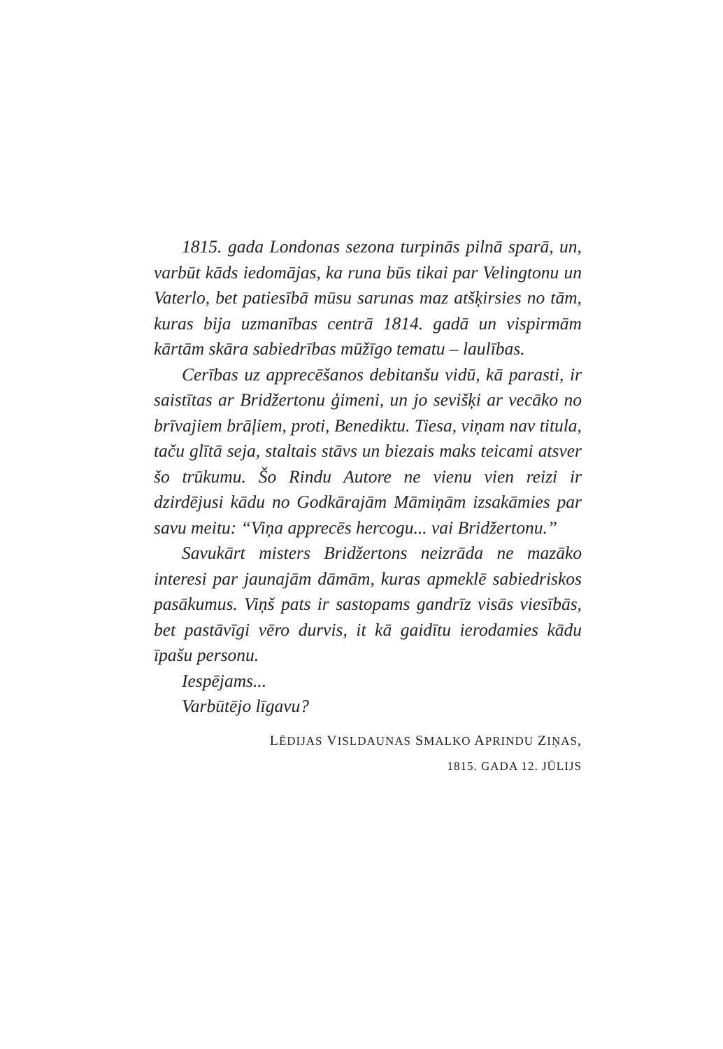1815. gada Londonas sezona turpinās pilnā sparā, un, varbūt kāds iedomājas, ka runa būs tikai par Velingtonu un Vaterlo, bet patiesībā mūsu sarunas maz atšķirsies no tām, kuras bija uzmanības centrā 1814. gadā un vispirmām kārtām skāra sabiedrības mūžīgo tematu – laulības.
Cerības uz apprecēšanos debitanšu vidū, kā parasti, ir saistītas ar Bridžertonu ģimeni, un jo sevišķi ar vecāko no brīvajiem brāļiem, proti, Benediktu. Tiesa, viņam nav titula, taču glītā seja, staltais stāvs un biezais maks teicami atsver šo trūkumu. Šo Rindu Autore ne vienu vien reizi ir dzirdējusi kādu no Godkārajām Māmiņām izsakāmies par savu meitu: “Viņa apprecēs hercogu... vai Bridžertonu.”
Savukārt misters Bridžertons neizrāda ne mazāko interesi par jaunajām dāmām, kuras apmeklē sabiedriskos pasākumus. Viņš pats ir sastopams gandrīz visās viesībās, bet pastāvīgi vēro durvis, it kā gaidītu ierodamies kādu īpašu personu.
Iespējams...
Varbūtējo līgavu?
LĒDIJAS VISLDAUNAS SMALKO APRINDU ZIŅAS,
1815. GADA 12. JŪLIJS